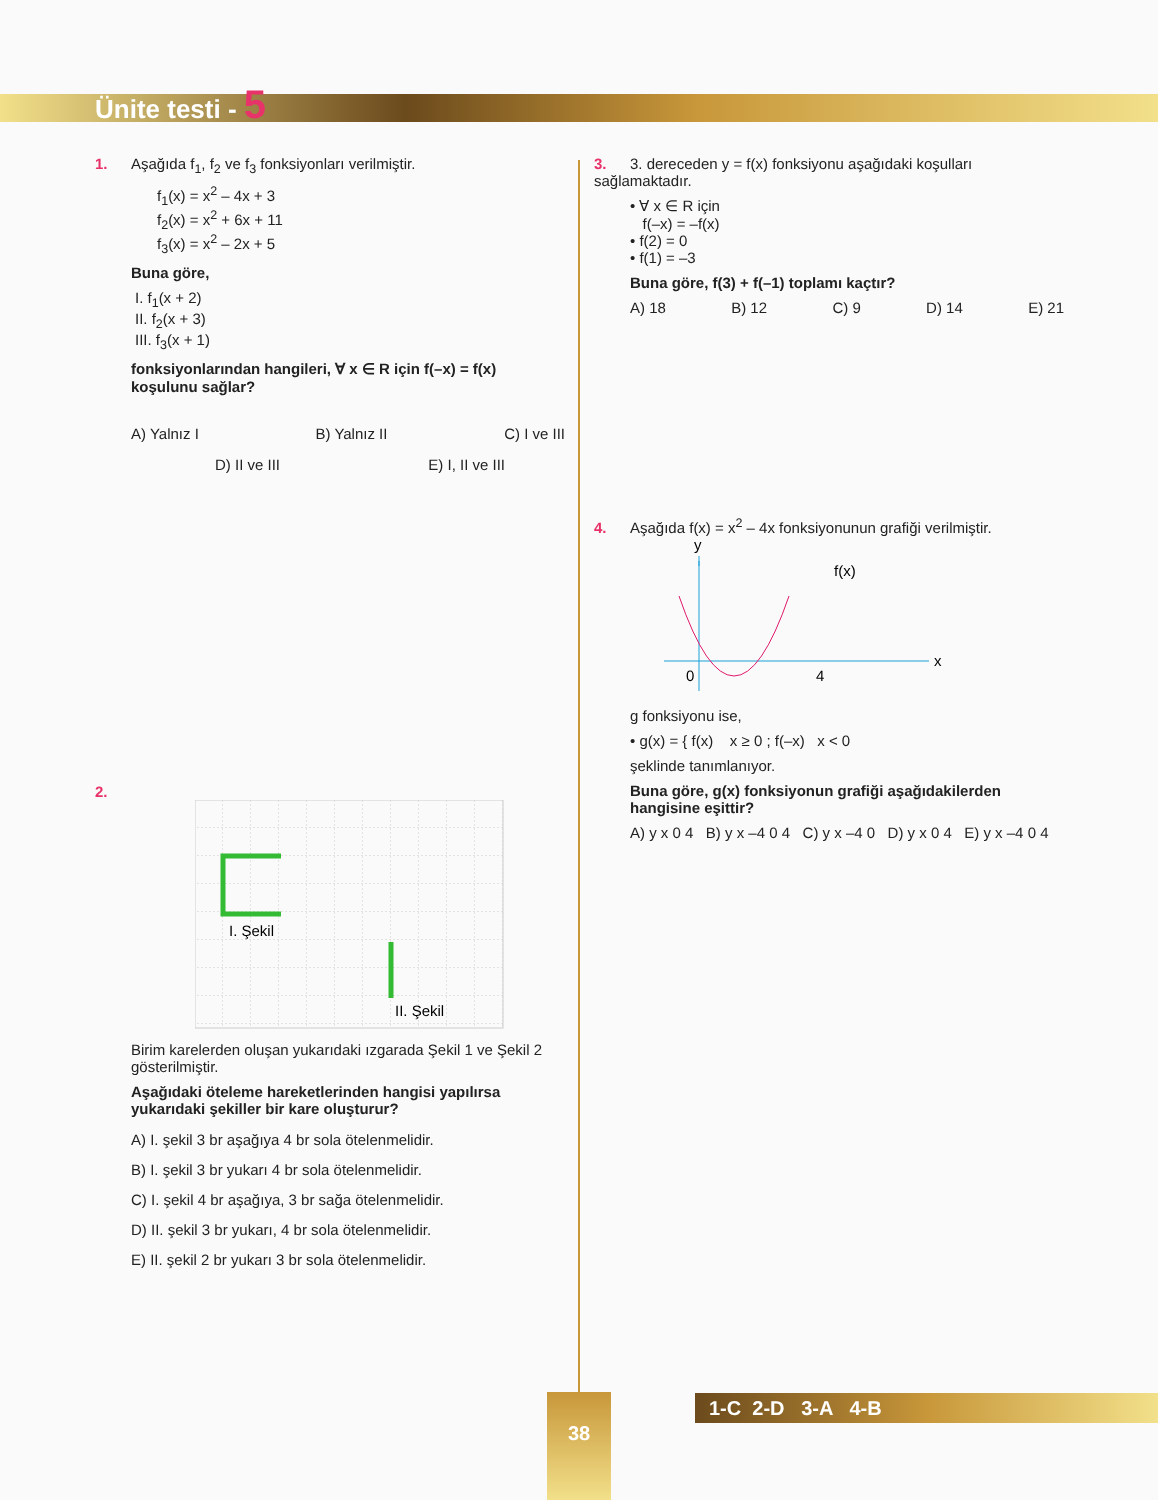Ünite testi - 5
1. Aşağıda f<sub>1</sub>, f<sub>2</sub> ve f<sub>3</sub> fonksiyonları verilmiştir.
f<sub>1</sub>(x) = x<sup>2</sup> – 4x + 3
f<sub>2</sub>(x) = x<sup>2</sup> + 6x + 11
f<sub>3</sub>(x) = x<sup>2</sup> – 2x + 5
Buna göre,
I. f<sub>1</sub>(x + 2)
II. f<sub>2</sub>(x + 3)
III. f<sub>3</sub>(x + 1)
fonksiyonlarından hangileri, ∀ x ∈ R için f(–x) = f(x) koşulunu sağlar?
A) Yalnız I B) Yalnız II C) I ve III
D) II ve III E) I, II ve III
2.
I. Şekil
II. Şekil
Birim karelerden oluşan yukarıdaki ızgarada Şekil 1 ve Şekil 2 gösterilmiştir.
Aşağıdaki öteleme hareketlerinden hangisi yapılırsa yukarıdaki şekiller bir kare oluşturur?
A) I. şekil 3 br aşağıya 4 br sola ötelenmelidir.
B) I. şekil 3 br yukarı 4 br sola ötelenmelidir.
C) I. şekil 4 br aşağıya, 3 br sağa ötelenmelidir.
D) II. şekil 3 br yukarı, 4 br sola ötelenmelidir.
E) II. şekil 2 br yukarı 3 br sola ötelenmelidir.
3. 3. dereceden y = f(x) fonksiyonu aşağıdaki koşulları sağlamaktadır.
• ∀ x ∈ R için
f(–x) = –f(x)
• f(2) = 0
• f(1) = –3
Buna göre, f(3) + f(–1) toplamı kaçtır?
A) 18 B) 12 C) 9 D) 14 E) 21
4. Aşağıda f(x) = x<sup>2</sup> – 4x fonksiyonunun grafiği verilmiştir.
y
x
f(x)
0
4
g fonksiyonu ise,
• g(x) = { f(x) x ≥ 0 ; f(–x) x < 0
şeklinde tanımlanıyor.
Buna göre, g(x) fonksiyonun grafiği aşağıdakilerden hangisine eşittir?
A) y x 0 4 B) y x –4 0 4 C) y x –4 0 D) y x 0 4 E) y x –4 0 4
38 1-C 2-D 3-A 4-B